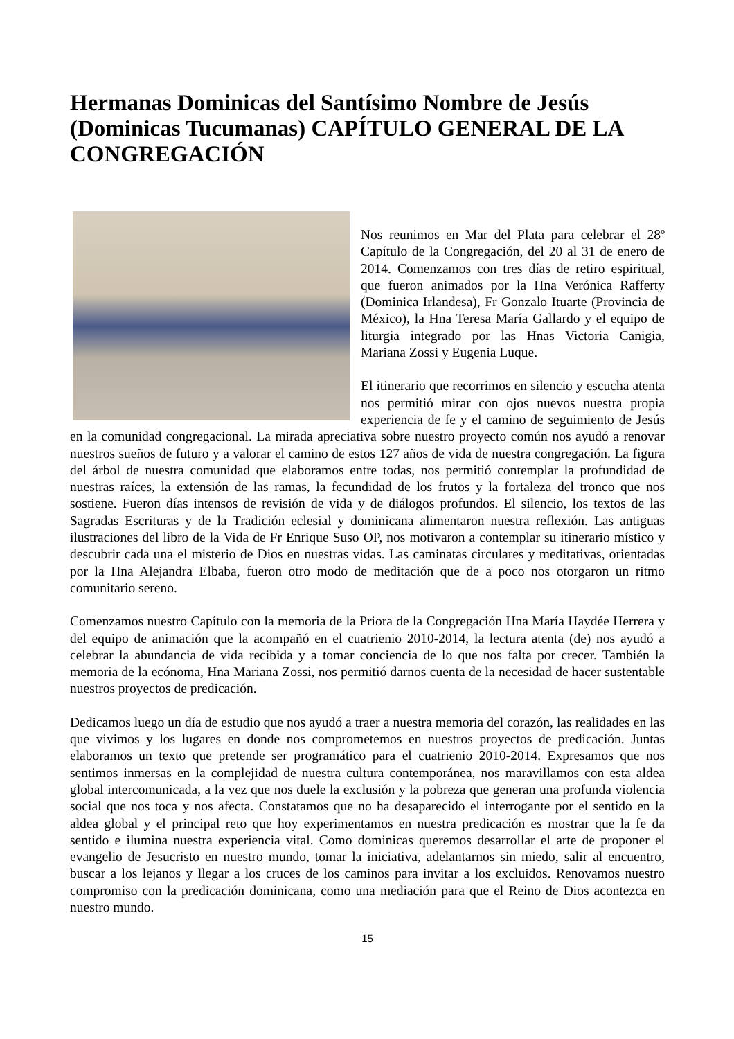Hermanas Dominicas del Santísimo Nombre de Jesús (Dominicas Tucumanas) CAPÍTULO GENERAL DE LA CONGREGACIÓN
Nos reunimos en Mar del Plata para celebrar el 28º Capítulo de la Congregación, del 20 al 31 de enero de 2014. Comenzamos con tres días de retiro espiritual, que fueron animados por la Hna Verónica Rafferty (Dominica Irlandesa), Fr Gonzalo Ituarte (Provincia de México), la Hna Teresa María Gallardo y el equipo de liturgia integrado por las Hnas Victoria Canigia, Mariana Zossi y Eugenia Luque.
El itinerario que recorrimos en silencio y escucha atenta nos permitió mirar con ojos nuevos nuestra propia experiencia de fe y el camino de seguimiento de Jesús en la comunidad congregacional. La mirada apreciativa sobre nuestro proyecto común nos ayudó a renovar nuestros sueños de futuro y a valorar el camino de estos 127 años de vida de nuestra congregación. La figura del árbol de nuestra comunidad que elaboramos entre todas, nos permitió contemplar la profundidad de nuestras raíces, la extensión de las ramas, la fecundidad de los frutos y la fortaleza del tronco que nos sostiene. Fueron días intensos de revisión de vida y de diálogos profundos. El silencio, los textos de las Sagradas Escrituras y de la Tradición eclesial y dominicana alimentaron nuestra reflexión. Las antiguas ilustraciones del libro de la Vida de Fr Enrique Suso OP, nos motivaron a contemplar su itinerario místico y descubrir cada una el misterio de Dios en nuestras vidas. Las caminatas circulares y meditativas, orientadas por la Hna Alejandra Elbaba, fueron otro modo de meditación que de a poco nos otorgaron un ritmo comunitario sereno.
Comenzamos nuestro Capítulo con la memoria de la Priora de la Congregación Hna María Haydée Herrera y del equipo de animación que la acompañó en el cuatrienio 2010-2014, la lectura atenta (de) nos ayudó a celebrar la abundancia de vida recibida y a tomar conciencia de lo que nos falta por crecer. También la memoria de la ecónoma, Hna Mariana Zossi, nos permitió darnos cuenta de la necesidad de hacer sustentable nuestros proyectos de predicación.
Dedicamos luego un día de estudio que nos ayudó a traer a nuestra memoria del corazón, las realidades en las que vivimos y los lugares en donde nos comprometemos en nuestros proyectos de predicación. Juntas elaboramos un texto que pretende ser programático para el cuatrienio 2010-2014. Expresamos que nos sentimos inmersas en la complejidad de nuestra cultura contemporánea, nos maravillamos con esta aldea global intercomunicada, a la vez que nos duele la exclusión y la pobreza que generan una profunda violencia social que nos toca y nos afecta. Constatamos que no ha desaparecido el interrogante por el sentido en la aldea global y el principal reto que hoy experimentamos en nuestra predicación es mostrar que la fe da sentido e ilumina nuestra experiencia vital. Como dominicas queremos desarrollar el arte de proponer el evangelio de Jesucristo en nuestro mundo, tomar la iniciativa, adelantarnos sin miedo, salir al encuentro, buscar a los lejanos y llegar a los cruces de los caminos para invitar a los excluidos. Renovamos nuestro compromiso con la predicación dominicana, como una mediación para que el Reino de Dios acontezca en nuestro mundo.
15